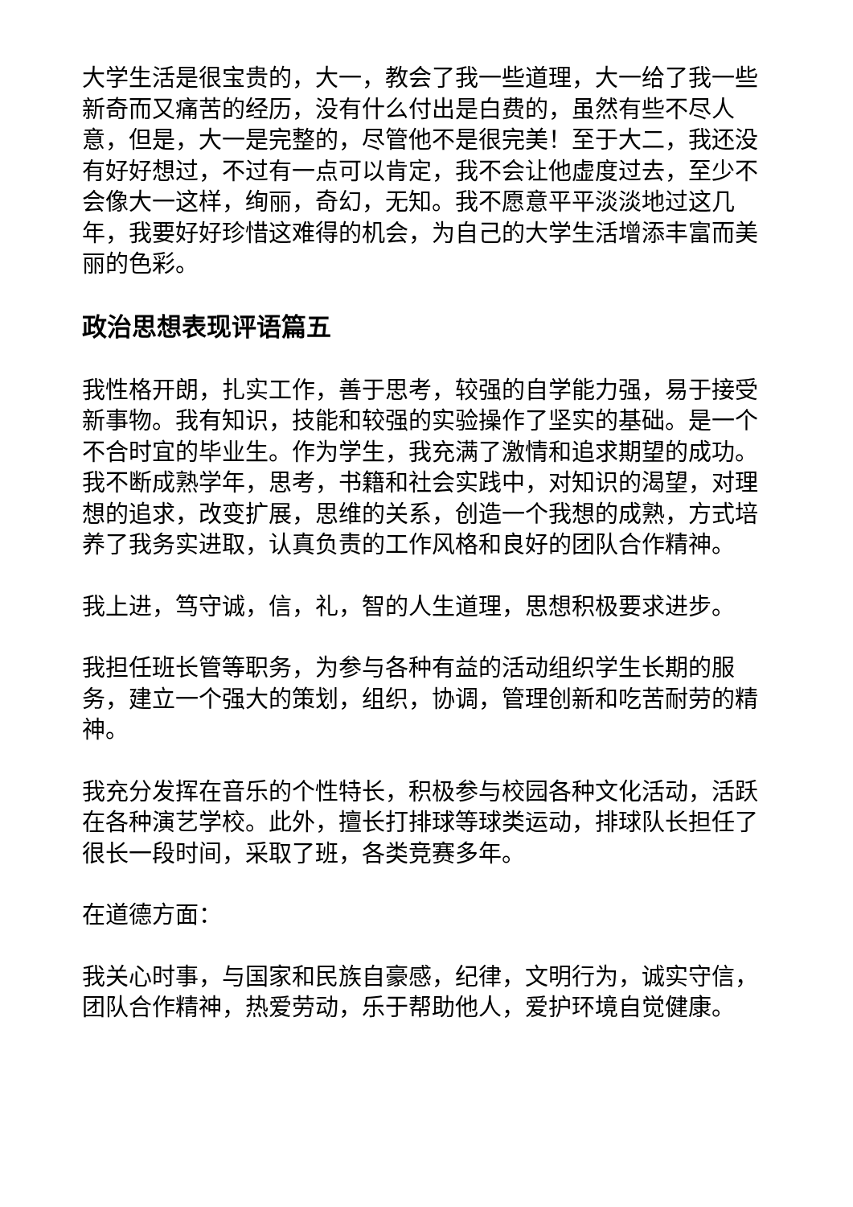大学生活是很宝贵的，大一，教会了我一些道理，大一给了我一些新奇而又痛苦的经历，没有什么付出是白费的，虽然有些不尽人意，但是，大一是完整的，尽管他不是很完美！至于大二，我还没有好好想过，不过有一点可以肯定，我不会让他虚度过去，至少不会像大一这样，绚丽，奇幻，无知。我不愿意平平淡淡地过这几年，我要好好珍惜这难得的机会，为自己的大学生活增添丰富而美丽的色彩。
政治思想表现评语篇五
我性格开朗，扎实工作，善于思考，较强的自学能力强，易于接受新事物。我有知识，技能和较强的实验操作了坚实的基础。是一个不合时宜的毕业生。作为学生，我充满了激情和追求期望的成功。我不断成熟学年，思考，书籍和社会实践中，对知识的渴望，对理想的追求，改变扩展，思维的关系，创造一个我想的成熟，方式培养了我务实进取，认真负责的工作风格和良好的团队合作精神。
我上进，笃守诚，信，礼，智的人生道理，思想积极要求进步。
我担任班长管等职务，为参与各种有益的活动组织学生长期的服务，建立一个强大的策划，组织，协调，管理创新和吃苦耐劳的精神。
我充分发挥在音乐的个性特长，积极参与校园各种文化活动，活跃在各种演艺学校。此外，擅长打排球等球类运动，排球队长担任了很长一段时间，采取了班，各类竞赛多年。
在道德方面：
我关心时事，与国家和民族自豪感，纪律，文明行为，诚实守信，团队合作精神，热爱劳动，乐于帮助他人，爱护环境自觉健康。